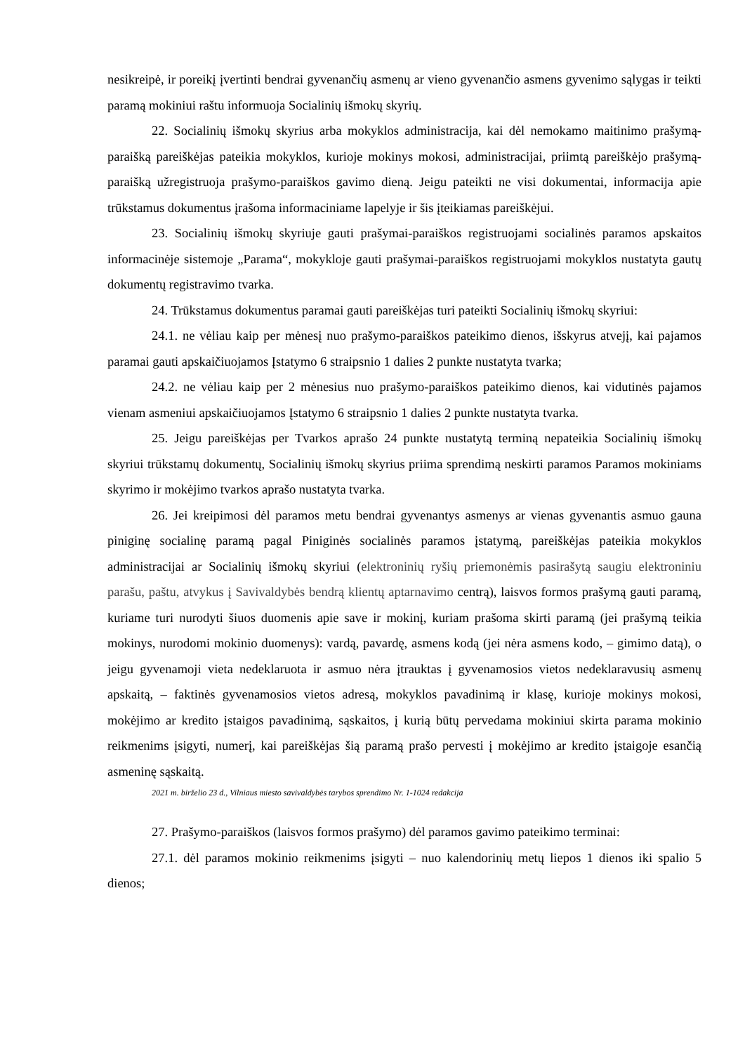nesikreipė, ir poreikį įvertinti bendrai gyvenančių asmenų ar vieno gyvenančio asmens gyvenimo sąlygas ir teikti paramą mokiniui raštu informuoja Socialinių išmokų skyrių.
22. Socialinių išmokų skyrius arba mokyklos administracija, kai dėl nemokamo maitinimo prašymą-paraišką pareiškėjas pateikia mokyklos, kurioje mokinys mokosi, administracijai, priimtą pareiškėjo prašymą-paraišką užregistruoja prašymo-paraiškos gavimo dieną. Jeigu pateikti ne visi dokumentai, informacija apie trūkstamus dokumentus įrašoma informaciniame lapelyje ir šis įteikiamas pareiškėjui.
23. Socialinių išmokų skyriuje gauti prašymai-paraiškos registruojami socialinės paramos apskaitos informacinėje sistemoje „Parama“, mokykloje gauti prašymai-paraiškos registruojami mokyklos nustatyta gautų dokumentų registravimo tvarka.
24. Trūkstamus dokumentus paramai gauti pareiškėjas turi pateikti Socialinių išmokų skyriui:
24.1. ne vėliau kaip per mėnesį nuo prašymo-paraiškos pateikimo dienos, išskyrus atvejį, kai pajamos paramai gauti apskaičiuojamos Įstatymo 6 straipsnio 1 dalies 2 punkte nustatyta tvarka;
24.2. ne vėliau kaip per 2 mėnesius nuo prašymo-paraiškos pateikimo dienos, kai vidutinės pajamos vienam asmeniui apskaičiuojamos Įstatymo 6 straipsnio 1 dalies 2 punkte nustatyta tvarka.
25. Jeigu pareiškėjas per Tvarkos aprašo 24 punkte nustatytą terminą nepateikia Socialinių išmokų skyriui trūkstamų dokumentų, Socialinių išmokų skyrius priima sprendimą neskirti paramos Paramos mokiniams skyrimo ir mokėjimo tvarkos aprašo nustatyta tvarka.
26. Jei kreipimosi dėl paramos metu bendrai gyvenantys asmenys ar vienas gyvenantis asmuo gauna piniginę socialinę paramą pagal Piniginės socialinės paramos įstatymą, pareiškėjas pateikia mokyklos administracijai ar Socialinių išmokų skyriui (elektroninių ryšių priemonėmis pasirašytą saugiu elektroniniu parašu, paštu, atvykus į Savivaldybės bendrą klientų aptarnavimo centrą), laisvos formos prašymą gauti paramą, kuriame turi nurodyti šiuos duomenis apie save ir mokinį, kuriam prašoma skirti paramą (jei prašymą teikia mokinys, nurodomi mokinio duomenys): vardą, pavardę, asmens kodą (jei nėra asmens kodo, – gimimo datą), o jeigu gyvenamoji vieta nedeklaruota ir asmuo nėra įtrauktas į gyvenamosios vietos nedeklaravusių asmenų apskaitą, – faktinės gyvenamosios vietos adresą, mokyklos pavadinimą ir klasę, kurioje mokinys mokosi, mokėjimo ar kredito įstaigos pavadinimą, sąskaitos, į kurią būtų pervedama mokiniui skirta parama mokinio reikmenims įsigyti, numerį, kai pareiškėjas šią paramą prašo pervesti į mokėjimo ar kredito įstaigoje esančią asmeninę sąskaitą.
2021 m. birželio 23 d., Vilniaus miesto savivaldybės tarybos sprendimo Nr. 1-1024 redakcija
27. Prašymo-paraiškos (laisvos formos prašymo) dėl paramos gavimo pateikimo terminai:
27.1. dėl paramos mokinio reikmenims įsigyti – nuo kalendorinių metų liepos 1 dienos iki spalio 5 dienos;